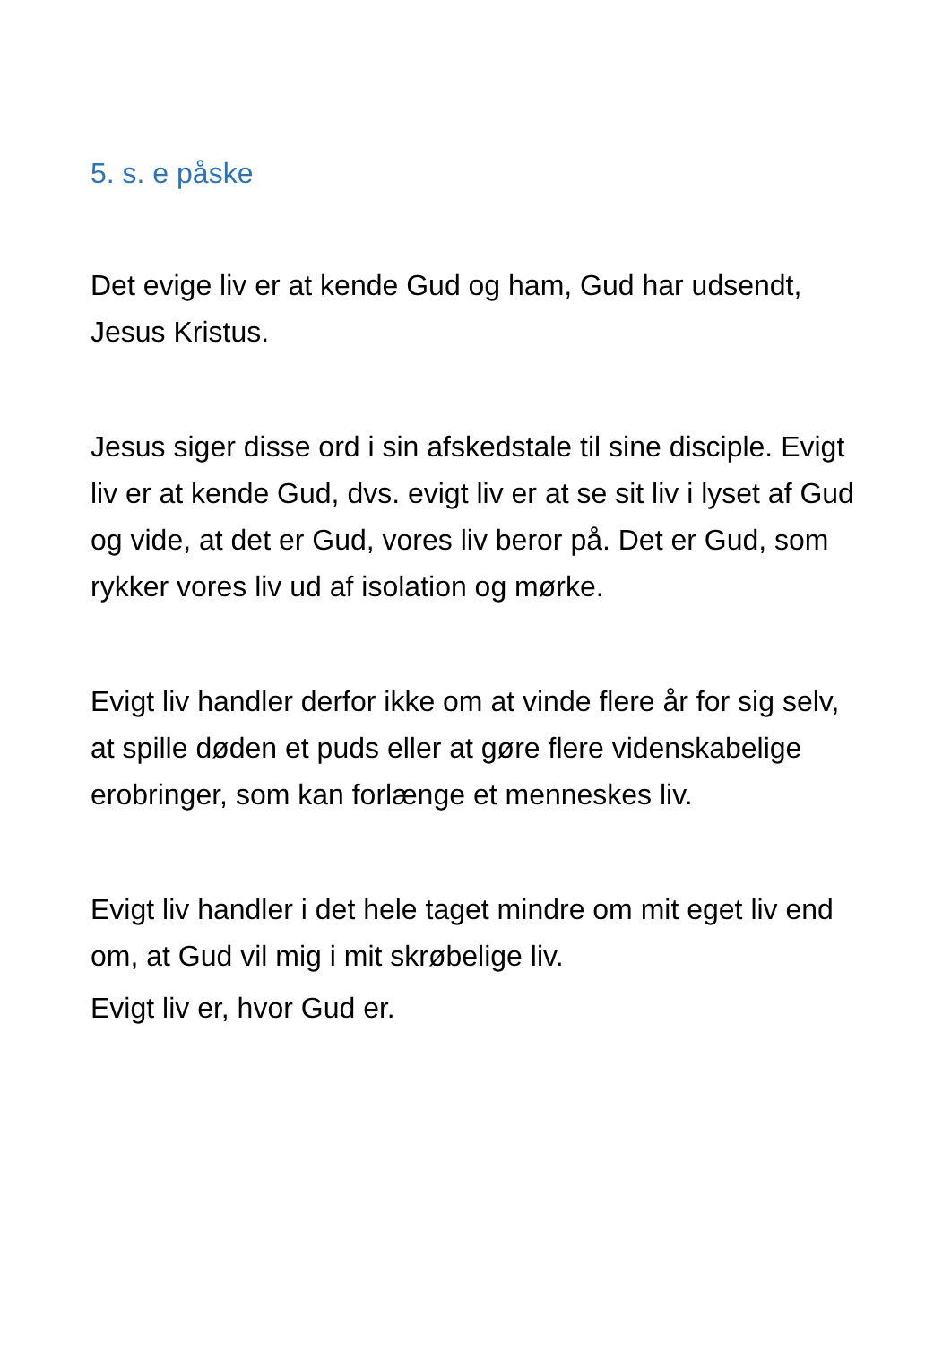5. s. e påske
Det evige liv er at kende Gud og ham, Gud har udsendt, Jesus Kristus.
Jesus siger disse ord i sin afskedstale til sine disciple. Evigt liv er at kende Gud, dvs. evigt liv er at se sit liv i lyset af Gud og vide, at det er Gud, vores liv beror på. Det er Gud, som rykker vores liv ud af isolation og mørke.
Evigt liv handler derfor ikke om at vinde flere år for sig selv, at spille døden et puds eller at gøre flere videnskabelige erobringer, som kan forlænge et menneskes liv.
Evigt liv handler i det hele taget mindre om mit eget liv end om, at Gud vil mig i mit skrøbelige liv.
Evigt liv er, hvor Gud er.